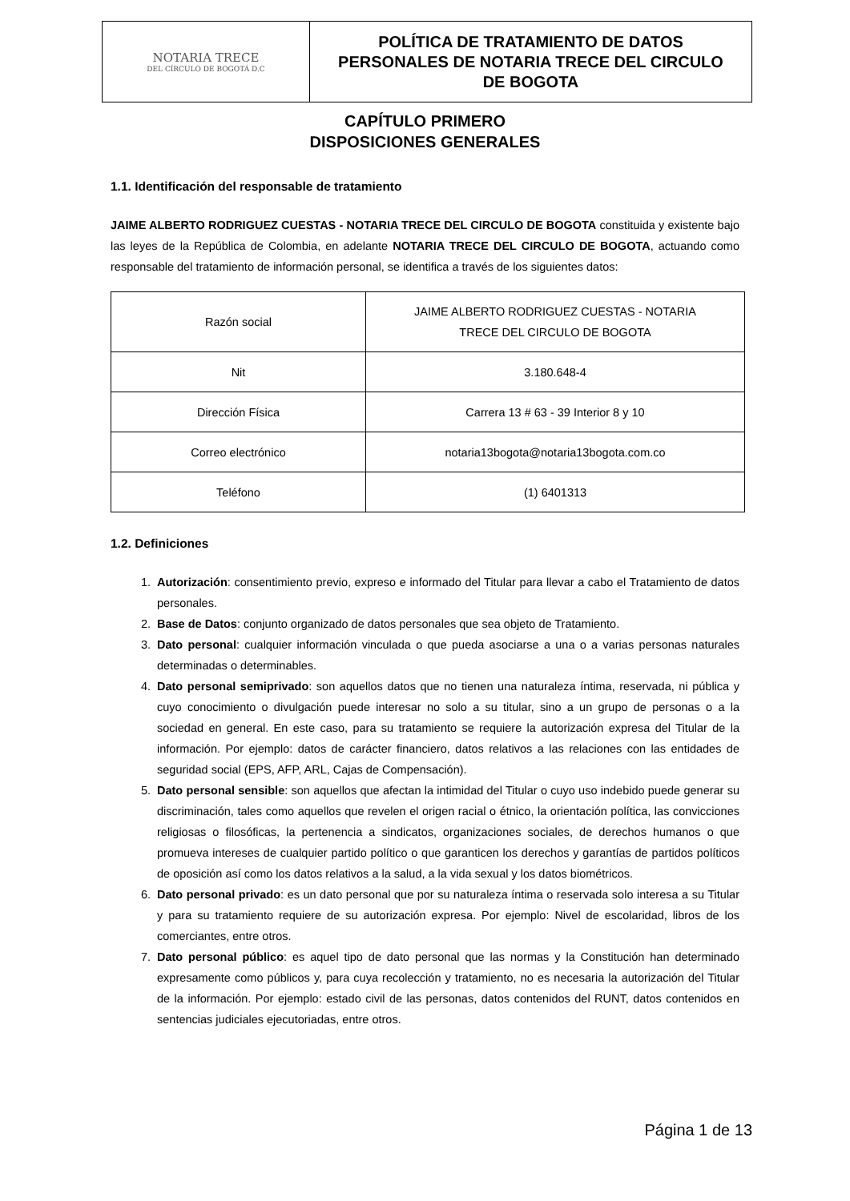| NOTARIA TRECE DEL CÍRCULO DE BOGOTÁ D.C | POLÍTICA DE TRATAMIENTO DE DATOS PERSONALES DE NOTARIA TRECE DEL CIRCULO DE BOGOTA |
CAPÍTULO PRIMERO
DISPOSICIONES GENERALES
1.1. Identificación del responsable de tratamiento
JAIME ALBERTO RODRIGUEZ CUESTAS - NOTARIA TRECE DEL CIRCULO DE BOGOTA constituida y existente bajo las leyes de la República de Colombia, en adelante NOTARIA TRECE DEL CIRCULO DE BOGOTA, actuando como responsable del tratamiento de información personal, se identifica a través de los siguientes datos:
| Razón social | JAIME ALBERTO RODRIGUEZ CUESTAS - NOTARIA TRECE DEL CIRCULO DE BOGOTA |
| Nit | 3.180.648-4 |
| Dirección Física | Carrera 13 # 63 - 39 Interior 8 y 10 |
| Correo electrónico | notaria13bogota@notaria13bogota.com.co |
| Teléfono | (1) 6401313 |
1.2. Definiciones
1. Autorización: consentimiento previo, expreso e informado del Titular para llevar a cabo el Tratamiento de datos personales.
2. Base de Datos: conjunto organizado de datos personales que sea objeto de Tratamiento.
3. Dato personal: cualquier información vinculada o que pueda asociarse a una o a varias personas naturales determinadas o determinables.
4. Dato personal semiprivado: son aquellos datos que no tienen una naturaleza íntima, reservada, ni pública y cuyo conocimiento o divulgación puede interesar no solo a su titular, sino a un grupo de personas o a la sociedad en general. En este caso, para su tratamiento se requiere la autorización expresa del Titular de la información. Por ejemplo: datos de carácter financiero, datos relativos a las relaciones con las entidades de seguridad social (EPS, AFP, ARL, Cajas de Compensación).
5. Dato personal sensible: son aquellos que afectan la intimidad del Titular o cuyo uso indebido puede generar su discriminación, tales como aquellos que revelen el origen racial o étnico, la orientación política, las convicciones religiosas o filosóficas, la pertenencia a sindicatos, organizaciones sociales, de derechos humanos o que promueva intereses de cualquier partido político o que garanticen los derechos y garantías de partidos políticos de oposición así como los datos relativos a la salud, a la vida sexual y los datos biométricos.
6. Dato personal privado: es un dato personal que por su naturaleza íntima o reservada solo interesa a su Titular y para su tratamiento requiere de su autorización expresa. Por ejemplo: Nivel de escolaridad, libros de los comerciantes, entre otros.
7. Dato personal público: es aquel tipo de dato personal que las normas y la Constitución han determinado expresamente como públicos y, para cuya recolección y tratamiento, no es necesaria la autorización del Titular de la información. Por ejemplo: estado civil de las personas, datos contenidos del RUNT, datos contenidos en sentencias judiciales ejecutoriadas, entre otros.
Página 1 de 13